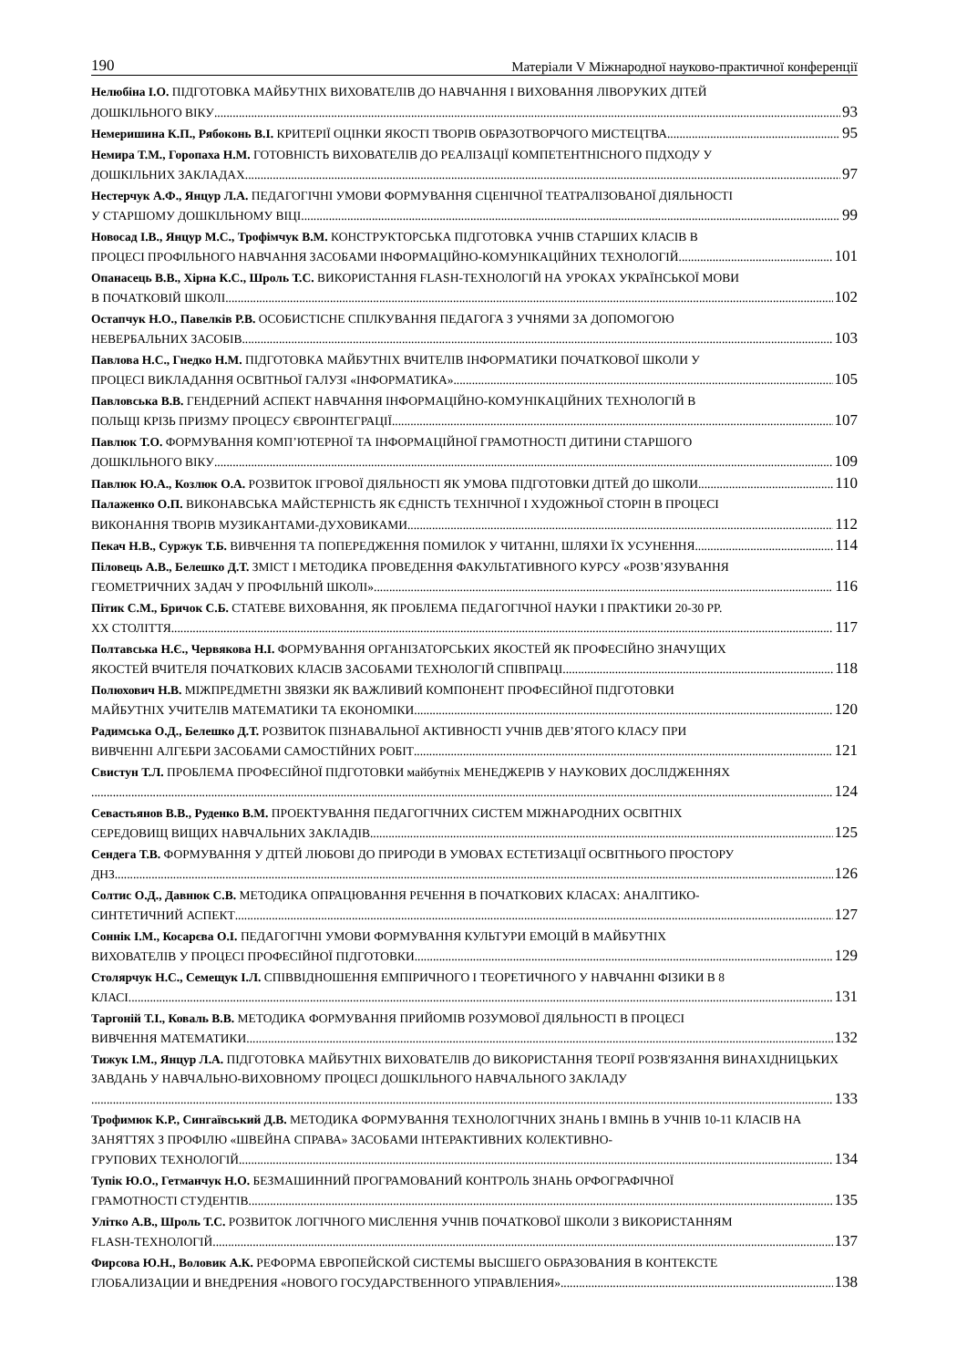190 Матеріали V Міжнародної науково-практичної конференції
Нелюбіна І.О. ПІДГОТОВКА МАЙБУТНІХ ВИХОВАТЕЛІВ ДО НАВЧАННЯ І ВИХОВАННЯ ЛІВОРУКИХ ДІТЕЙ
ДОШКІЛЬНОГО ВІКУ 93
Немеришина К.П., Рябоконь В.І. КРИТЕРІЇ ОЦІНКИ ЯКОСТІ ТВОРІВ ОБРАЗОТВОРЧОГО МИСТЕЦТВА 95
Немира Т.М., Горопаха Н.М. ГОТОВНІСТЬ ВИХОВАТЕЛІВ ДО РЕАЛІЗАЦІЇ КОМПЕТЕНТНІСНОГО ПІДХОДУ У
ДОШКІЛЬНИХ ЗАКЛАДАХ 97
Нестерчук А.Ф., Янцур Л.А. ПЕДАГОГІЧНІ УМОВИ ФОРМУВАННЯ СЦЕНІЧНОЇ ТЕАТРАЛІЗОВАНОЇ ДІЯЛЬНОСТІ
У СТАРШОМУ ДОШКІЛЬНОМУ ВІЦІ 99
Новосад І.В., Янцур М.С., Трофімчук В.М. КОНСТРУКТОРСЬКА ПІДГОТОВКА УЧНІВ СТАРШИХ КЛАСІВ В
ПРОЦЕСІ ПРОФІЛЬНОГО НАВЧАННЯ ЗАСОБАМИ ІНФОРМАЦІЙНО-КОМУНІКАЦІЙНИХ ТЕХНОЛОГІЙ 101
Опанасець В.В., Хірна К.С., Шроль Т.С. ВИКОРИСТАННЯ FLASH-ТЕХНОЛОГІЙ НА УРОКАХ УКРАЇНСЬКОЇ МОВИ
В ПОЧАТКОВІЙ ШКОЛІ 102
Остапчук Н.О., Павелків Р.В. ОСОБИСТІСНЕ СПІЛКУВАННЯ ПЕДАГОГА З УЧНЯМИ ЗА ДОПОМОГОЮ
НЕВЕРБАЛЬНИХ ЗАСОБІВ 103
Павлова Н.С., Гнедко Н.М. ПІДГОТОВКА МАЙБУТНІХ ВЧИТЕЛІВ ІНФОРМАТИКИ ПОЧАТКОВОЇ ШКОЛИ У
ПРОЦЕСІ ВИКЛАДАННЯ ОСВІТНЬОЇ ГАЛУЗІ «ІНФОРМАТИКА» 105
Павловська В.В. ГЕНДЕРНИЙ АСПЕКТ НАВЧАННЯ ІНФОРМАЦІЙНО-КОМУНІКАЦІЙНИХ ТЕХНОЛОГІЙ В
ПОЛЬЩІ КРІЗЬ ПРИЗМУ ПРОЦЕСУ ЄВРОІНТЕГРАЦІЇ 107
Павлюк Т.О. ФОРМУВАННЯ КОМП’ЮТЕРНОЇ ТА ІНФОРМАЦІЙНОЇ ГРАМОТНОСТІ ДИТИНИ СТАРШОГО
ДОШКІЛЬНОГО ВІКУ 109
Павлюк Ю.А., Козлюк О.А. РОЗВИТОК ІГРОВОЇ ДІЯЛЬНОСТІ ЯК УМОВА ПІДГОТОВКИ ДІТЕЙ ДО ШКОЛИ 110
Палаженко О.П. ВИКОНАВСЬКА МАЙСТЕРНІСТЬ ЯК ЄДНІСТЬ ТЕХНІЧНОЇ І ХУДОЖНЬОЇ СТОРІН В ПРОЦЕСІ
ВИКОНАННЯ ТВОРІВ МУЗИКАНТАМИ-ДУХОВИКАМИ 112
Пекач Н.В., Суржук Т.Б. ВИВЧЕННЯ ТА ПОПЕРЕДЖЕННЯ ПОМИЛОК У ЧИТАННІ, ШЛЯХИ ЇХ УСУНЕННЯ 114
Піловець А.В., Белешко Д.Т. ЗМІСТ І МЕТОДИКА ПРОВЕДЕННЯ ФАКУЛЬТАТИВНОГО КУРСУ «РОЗВ’ЯЗУВАННЯ
ГЕОМЕТРИЧНИХ ЗАДАЧ У ПРОФІЛЬНІЙ ШКОЛІ» 116
Пітик С.М., Бричок С.Б. СТАТЕВЕ ВИХОВАННЯ, ЯК ПРОБЛЕМА ПЕДАГОГІЧНОЇ НАУКИ І ПРАКТИКИ 20-30 РР.
XX СТОЛІТТЯ 117
Полтавська Н.Є., Червякова Н.І. ФОРМУВАННЯ ОРГАНІЗАТОРСЬКИХ ЯКОСТЕЙ ЯК ПРОФЕСІЙНО ЗНАЧУЩИХ
ЯКОСТЕЙ ВЧИТЕЛЯ ПОЧАТКОВИХ КЛАСІВ ЗАСОБАМИ ТЕХНОЛОГІЙ СПІВПРАЦІ 118
Полюхович Н.В. МІЖПРЕДМЕТНІ ЗВЯЗКИ ЯК ВАЖЛИВИЙ КОМПОНЕНТ ПРОФЕСІЙНОЇ ПІДГОТОВКИ
МАЙБУТНІХ УЧИТЕЛІВ МАТЕМАТИКИ ТА ЕКОНОМІКИ 120
Радимська О.Д., Белешко Д.Т. РОЗВИТОК ПІЗНАВАЛЬНОЇ АКТИВНОСТІ УЧНІВ ДЕВ’ЯТОГО КЛАСУ ПРИ
ВИВЧЕННІ АЛГЕБРИ ЗАСОБАМИ САМОСТІЙНИХ РОБІТ 121
Свистун Т.Л. ПРОБЛЕМА ПРОФЕСІЙНОЇ ПІДГОТОВКИ майбутніх МЕНЕДЖЕРІВ У НАУКОВИХ ДОСЛІДЖЕННЯХ
124
Севастьянов В.В., Руденко В.М. ПРОЕКТУВАННЯ ПЕДАГОГІЧНИХ СИСТЕМ МІЖНАРОДНИХ ОСВІТНІХ
СЕРЕДОВИЩ ВИЩИХ НАВЧАЛЬНИХ ЗАКЛАДІВ 125
Сендега Т.В. ФОРМУВАННЯ У ДІТЕЙ ЛЮБОВІ ДО ПРИРОДИ В УМОВАХ ЕСТЕТИЗАЦІЇ ОСВІТНЬОГО ПРОСТОРУ
ДНЗ 126
Солтис О.Д., Давнюк С.В. МЕТОДИКА ОПРАЦЮВАННЯ РЕЧЕННЯ В ПОЧАТКОВИХ КЛАСАХ: АНАЛІТИКО-
СИНТЕТИЧНИЙ АСПЕКТ 127
Соннік І.М., Косарєва О.І. ПЕДАГОГІЧНІ УМОВИ ФОРМУВАННЯ КУЛЬТУРИ ЕМОЦІЙ В МАЙБУТНІХ
ВИХОВАТЕЛІВ У ПРОЦЕСІ ПРОФЕСІЙНОЇ ПІДГОТОВКИ 129
Столярчук Н.С., Семещук І.Л. СПІВВІДНОШЕННЯ ЕМПІРИЧНОГО І ТЕОРЕТИЧНОГО У НАВЧАННІ ФІЗИКИ В 8
КЛАСІ 131
Таргоній Т.І., Коваль В.В. МЕТОДИКА ФОРМУВАННЯ ПРИЙОМІВ РОЗУМОВОЇ ДІЯЛЬНОСТІ В ПРОЦЕСІ
ВИВЧЕННЯ МАТЕМАТИКИ 132
Тижук І.М., Янцур Л.А. ПІДГОТОВКА МАЙБУТНІХ ВИХОВАТЕЛІВ ДО ВИКОРИСТАННЯ ТЕОРІЇ РОЗВ'ЯЗАННЯ ВИНАХІДНИЦЬКИХ ЗАВДАНЬ У НАВЧАЛЬНО-ВИХОВНОМУ ПРОЦЕСІ ДОШКІЛЬНОГО НАВЧАЛЬНОГО ЗАКЛАДУ
133
Трофимюк К.Р., Сингаївський Д.В. МЕТОДИКА ФОРМУВАННЯ ТЕХНОЛОГІЧНИХ ЗНАНЬ І ВМІНЬ В УЧНІВ 10-11 КЛАСІВ НА ЗАНЯТТЯХ З ПРОФІЛЮ «ШВЕЙНА СПРАВА» ЗАСОБАМИ ІНТЕРАКТИВНИХ КОЛЕКТИВНО-
ГРУПОВИХ ТЕХНОЛОГІЙ 134
Тупік Ю.О., Гетманчук Н.О. БЕЗМАШИННИЙ ПРОГРАМОВАНИЙ КОНТРОЛЬ ЗНАНЬ ОРФОГРАФІЧНОЇ
ГРАМОТНОСТІ СТУДЕНТІВ 135
Улітко А.В., Шроль Т.С. РОЗВИТОК ЛОГІЧНОГО МИСЛЕННЯ УЧНІВ ПОЧАТКОВОЇ ШКОЛИ З ВИКОРИСТАННЯМ
FLASH-ТЕХНОЛОГІЙ 137
Фирсова Ю.Н., Воловик А.К. РЕФОРМА ЕВРОПЕЙСКОЙ СИСТЕМЫ ВЫСШЕГО ОБРАЗОВАНИЯ В КОНТЕКСТЕ
ГЛОБАЛИЗАЦИИ И ВНЕДРЕНИЯ «НОВОГО ГОСУДАРСТВЕННОГО УПРАВЛЕНИЯ» 138